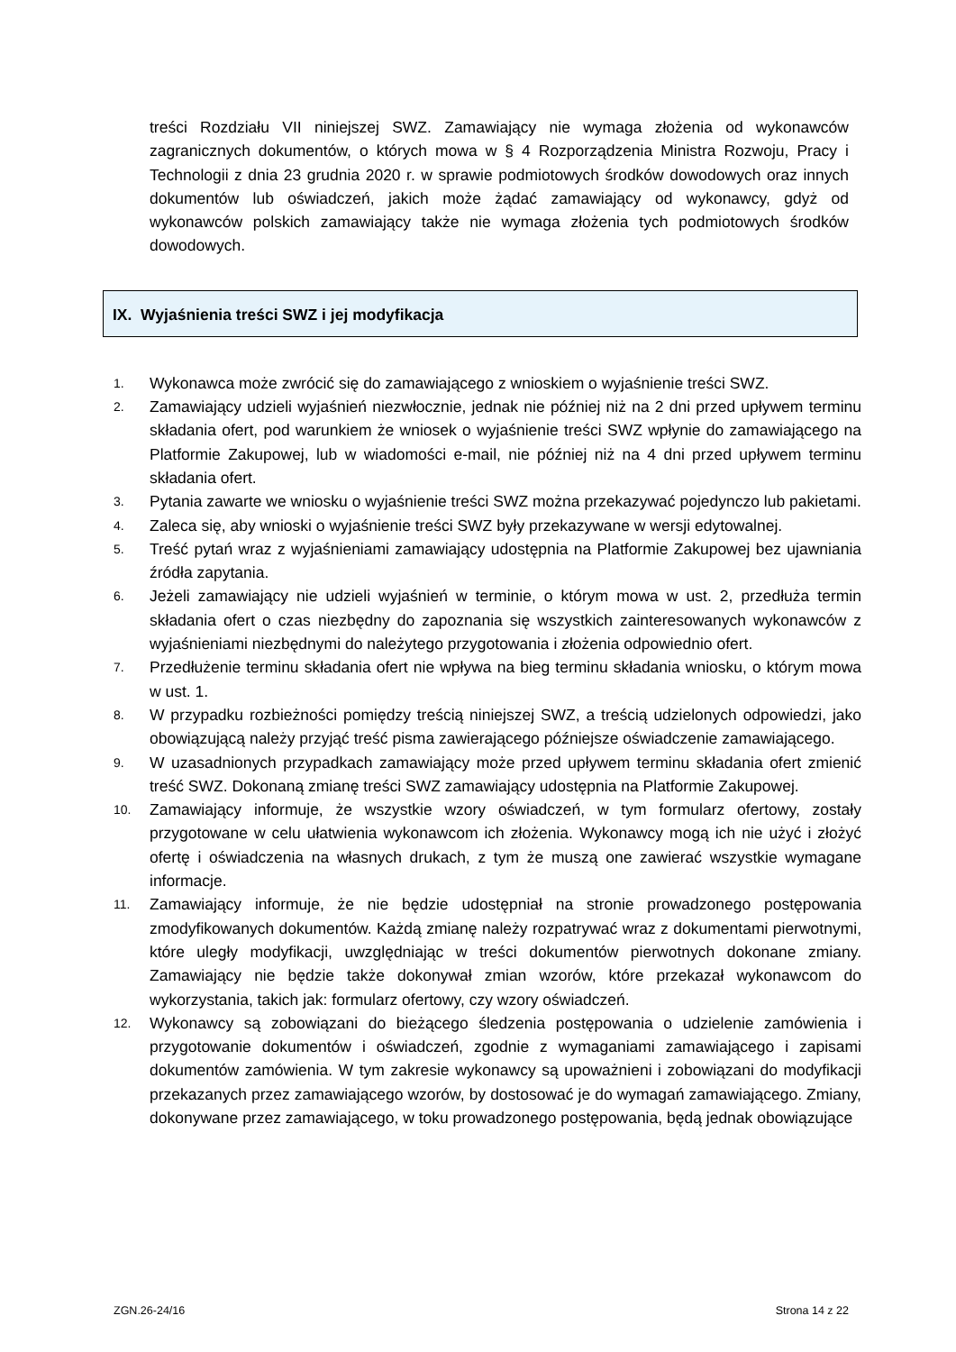treści Rozdziału VII niniejszej SWZ. Zamawiający nie wymaga złożenia od wykonawców zagranicznych dokumentów, o których mowa w § 4 Rozporządzenia Ministra Rozwoju, Pracy i Technologii z dnia 23 grudnia 2020 r. w sprawie podmiotowych środków dowodowych oraz innych dokumentów lub oświadczeń, jakich może żądać zamawiający od wykonawcy, gdyż od wykonawców polskich zamawiający także nie wymaga złożenia tych podmiotowych środków dowodowych.
IX. Wyjaśnienia treści SWZ i jej modyfikacja
1. Wykonawca może zwrócić się do zamawiającego z wnioskiem o wyjaśnienie treści SWZ.
2. Zamawiający udzieli wyjaśnień niezwłocznie, jednak nie później niż na 2 dni przed upływem terminu składania ofert, pod warunkiem że wniosek o wyjaśnienie treści SWZ wpłynie do zamawiającego na Platformie Zakupowej, lub w wiadomości e-mail, nie później niż na 4 dni przed upływem terminu składania ofert.
3. Pytania zawarte we wniosku o wyjaśnienie treści SWZ można przekazywać pojedynczo lub pakietami.
4. Zaleca się, aby wnioski o wyjaśnienie treści SWZ były przekazywane w wersji edytowalnej.
5. Treść pytań wraz z wyjaśnieniami zamawiający udostępnia na Platformie Zakupowej bez ujawniania źródła zapytania.
6. Jeżeli zamawiający nie udzieli wyjaśnień w terminie, o którym mowa w ust. 2, przedłuża termin składania ofert o czas niezbędny do zapoznania się wszystkich zainteresowanych wykonawców z wyjaśnieniami niezbędnymi do należytego przygotowania i złożenia odpowiednio ofert.
7. Przedłużenie terminu składania ofert nie wpływa na bieg terminu składania wniosku, o którym mowa w ust. 1.
8. W przypadku rozbieżności pomiędzy treścią niniejszej SWZ, a treścią udzielonych odpowiedzi, jako obowiązującą należy przyjąć treść pisma zawierającego późniejsze oświadczenie zamawiającego.
9. W uzasadnionych przypadkach zamawiający może przed upływem terminu składania ofert zmienić treść SWZ. Dokonaną zmianę treści SWZ zamawiający udostępnia na Platformie Zakupowej.
10. Zamawiający informuje, że wszystkie wzory oświadczeń, w tym formularz ofertowy, zostały przygotowane w celu ułatwienia wykonawcom ich złożenia. Wykonawcy mogą ich nie użyć i złożyć ofertę i oświadczenia na własnych drukach, z tym że muszą one zawierać wszystkie wymagane informacje.
11. Zamawiający informuje, że nie będzie udostępniał na stronie prowadzonego postępowania zmodyfikowanych dokumentów. Każdą zmianę należy rozpatrywać wraz z dokumentami pierwotnymi, które uległy modyfikacji, uwzględniając w treści dokumentów pierwotnych dokonane zmiany. Zamawiający nie będzie także dokonywał zmian wzorów, które przekazał wykonawcom do wykorzystania, takich jak: formularz ofertowy, czy wzory oświadczeń.
12. Wykonawcy są zobowiązani do bieżącego śledzenia postępowania o udzielenie zamówienia i przygotowanie dokumentów i oświadczeń, zgodnie z wymaganiami zamawiającego i zapisami dokumentów zamówienia. W tym zakresie wykonawcy są upoważnieni i zobowiązani do modyfikacji przekazanych przez zamawiającego wzorów, by dostosować je do wymagań zamawiającego. Zmiany, dokonywane przez zamawiającego, w toku prowadzonego postępowania, będą jednak obowiązujące
ZGN.26-24/16 Strona 14 z 22